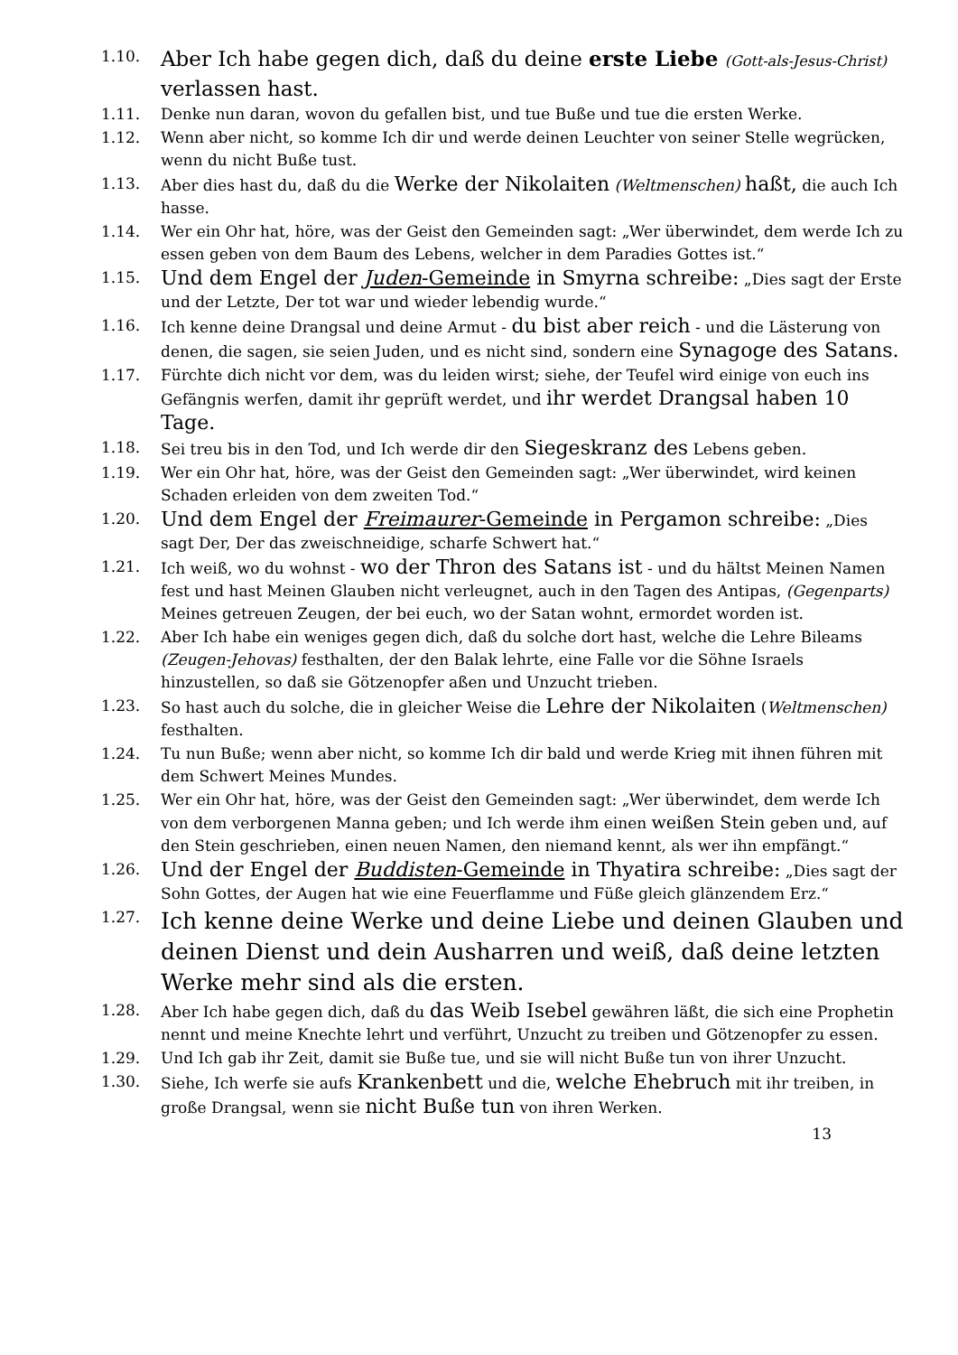1.10. Aber Ich habe gegen dich, daß du deine erste Liebe (Gott-als-Jesus-Christ) verlassen hast.
1.11. Denke nun daran, wovon du gefallen bist, und tue Buße und tue die ersten Werke.
1.12. Wenn aber nicht, so komme Ich dir und werde deinen Leuchter von seiner Stelle wegrücken, wenn du nicht Buße tust.
1.13. Aber dies hast du, daß du die Werke der Nikolaiten (Weltmenschen) haßt, die auch Ich hasse.
1.14. Wer ein Ohr hat, höre, was der Geist den Gemeinden sagt: „Wer überwindet, dem werde Ich zu essen geben von dem Baum des Lebens, welcher in dem Paradies Gottes ist.“
1.15. Und dem Engel der Juden-Gemeinde in Smyrna schreibe: „Dies sagt der Erste und der Letzte, Der tot war und wieder lebendig wurde.“
1.16. Ich kenne deine Drangsal und deine Armut - du bist aber reich - und die Lästerung von denen, die sagen, sie seien Juden, und es nicht sind, sondern eine Synagoge des Satans.
1.17. Fürchte dich nicht vor dem, was du leiden wirst; siehe, der Teufel wird einige von euch ins Gefängnis werfen, damit ihr geprüft werdet, und ihr werdet Drangsal haben 10 Tage.
1.18. Sei treu bis in den Tod, und Ich werde dir den Siegeskranz des Lebens geben.
1.19. Wer ein Ohr hat, höre, was der Geist den Gemeinden sagt: „Wer überwindet, wird keinen Schaden erleiden von dem zweiten Tod.“
1.20. Und dem Engel der Freimaurer-Gemeinde in Pergamon schreibe: „Dies sagt Der, Der das zweischneidige, scharfe Schwert hat.“
1.21. Ich weiß, wo du wohnst - wo der Thron des Satans ist - und du hältst Meinen Namen fest und hast Meinen Glauben nicht verleugnet, auch in den Tagen des Antipas, (Gegenparts) Meines getreuen Zeugen, der bei euch, wo der Satan wohnt, ermordet worden ist.
1.22. Aber Ich habe ein weniges gegen dich, daß du solche dort hast, welche die Lehre Bileams (Zeugen-Jehovas) festhalten, der den Balak lehrte, eine Falle vor die Söhne Israels hinzustellen, so daß sie Götzenopfer aßen und Unzucht trieben.
1.23. So hast auch du solche, die in gleicher Weise die Lehre der Nikolaiten (Weltmenschen) festhalten.
1.24. Tu nun Buße; wenn aber nicht, so komme Ich dir bald und werde Krieg mit ihnen führen mit dem Schwert Meines Mundes.
1.25. Wer ein Ohr hat, höre, was der Geist den Gemeinden sagt: „Wer überwindet, dem werde Ich von dem verborgenen Manna geben; und Ich werde ihm einen weißen Stein geben und, auf den Stein geschrieben, einen neuen Namen, den niemand kennt, als wer ihn empfängt.“
1.26. Und der Engel der Buddisten-Gemeinde in Thyatira schreibe: „Dies sagt der Sohn Gottes, der Augen hat wie eine Feuerflamme und Füße gleich glänzendem Erz.“
1.27. Ich kenne deine Werke und deine Liebe und deinen Glauben und deinen Dienst und dein Ausharren und weiß, daß deine letzten Werke mehr sind als die ersten.
1.28. Aber Ich habe gegen dich, daß du das Weib Isebel gewähren läßt, die sich eine Prophetin nennt und meine Knechte lehrt und verführt, Unzucht zu treiben und Götzenopfer zu essen.
1.29. Und Ich gab ihr Zeit, damit sie Buße tue, und sie will nicht Buße tun von ihrer Unzucht.
1.30. Siehe, Ich werfe sie aufs Krankenbett und die, welche Ehebruch mit ihr treiben, in große Drangsal, wenn sie nicht Buße tun von ihren Werken.
13